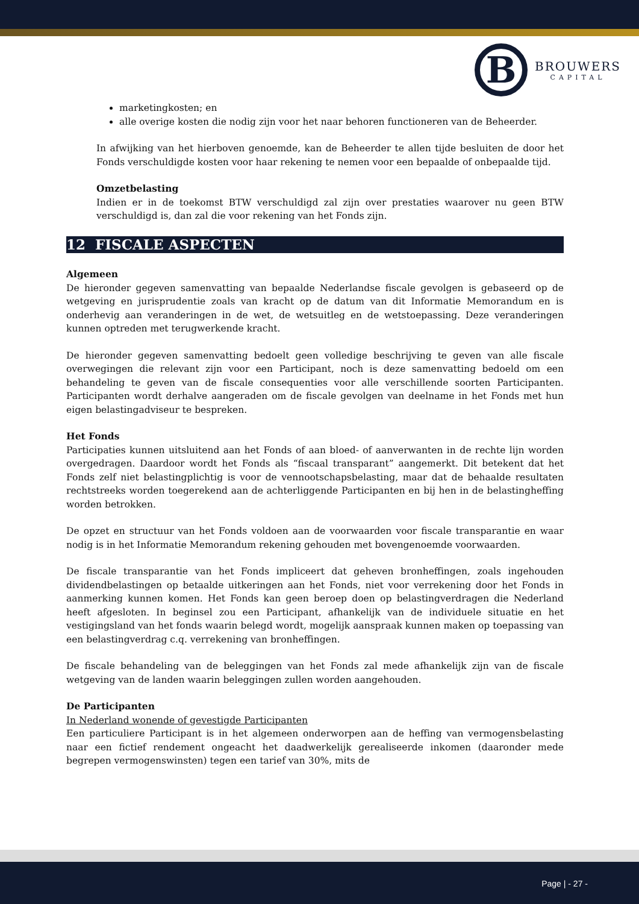B
BROUWERS
CAPITAL
marketingkosten; en
alle overige kosten die nodig zijn voor het naar behoren functioneren van de Beheerder.
In afwijking van het hierboven genoemde, kan de Beheerder te allen tijde besluiten de door het Fonds verschuldigde kosten voor haar rekening te nemen voor een bepaalde of onbepaalde tijd.
Omzetbelasting
Indien er in de toekomst BTW verschuldigd zal zijn over prestaties waarover nu geen BTW verschuldigd is, dan zal die voor rekening van het Fonds zijn.
12 FISCALE ASPECTEN
Algemeen
De hieronder gegeven samenvatting van bepaalde Nederlandse fiscale gevolgen is gebaseerd op de wetgeving en jurisprudentie zoals van kracht op de datum van dit Informatie Memorandum en is onderhevig aan veranderingen in de wet, de wetsuitleg en de wetstoepassing. Deze veranderingen kunnen optreden met terugwerkende kracht.
De hieronder gegeven samenvatting bedoelt geen volledige beschrijving te geven van alle fiscale overwegingen die relevant zijn voor een Participant, noch is deze samenvatting bedoeld om een behandeling te geven van de fiscale consequenties voor alle verschillende soorten Participanten. Participanten wordt derhalve aangeraden om de fiscale gevolgen van deelname in het Fonds met hun eigen belastingadviseur te bespreken.
Het Fonds
Participaties kunnen uitsluitend aan het Fonds of aan bloed- of aanverwanten in de rechte lijn worden overgedragen. Daardoor wordt het Fonds als “fiscaal transparant” aangemerkt. Dit betekent dat het Fonds zelf niet belastingplichtig is voor de vennootschapsbelasting, maar dat de behaalde resultaten rechtstreeks worden toegerekend aan de achterliggende Participanten en bij hen in de belastingheffing worden betrokken.
De opzet en structuur van het Fonds voldoen aan de voorwaarden voor fiscale transparantie en waar nodig is in het Informatie Memorandum rekening gehouden met bovengenoemde voorwaarden.
De fiscale transparantie van het Fonds impliceert dat geheven bronheffingen, zoals ingehouden dividendbelastingen op betaalde uitkeringen aan het Fonds, niet voor verrekening door het Fonds in aanmerking kunnen komen. Het Fonds kan geen beroep doen op belastingverdragen die Nederland heeft afgesloten. In beginsel zou een Participant, afhankelijk van de individuele situatie en het vestigingsland van het fonds waarin belegd wordt, mogelijk aanspraak kunnen maken op toepassing van een belastingverdrag c.q. verrekening van bronheffingen.
De fiscale behandeling van de beleggingen van het Fonds zal mede afhankelijk zijn van de fiscale wetgeving van de landen waarin beleggingen zullen worden aangehouden.
De Participanten
In Nederland wonende of gevestigde Participanten
Een particuliere Participant is in het algemeen onderworpen aan de heffing van vermogensbelasting naar een fictief rendement ongeacht het daadwerkelijk gerealiseerde inkomen (daaronder mede begrepen vermogenswinsten) tegen een tarief van 30%, mits de
Page | - 27 -